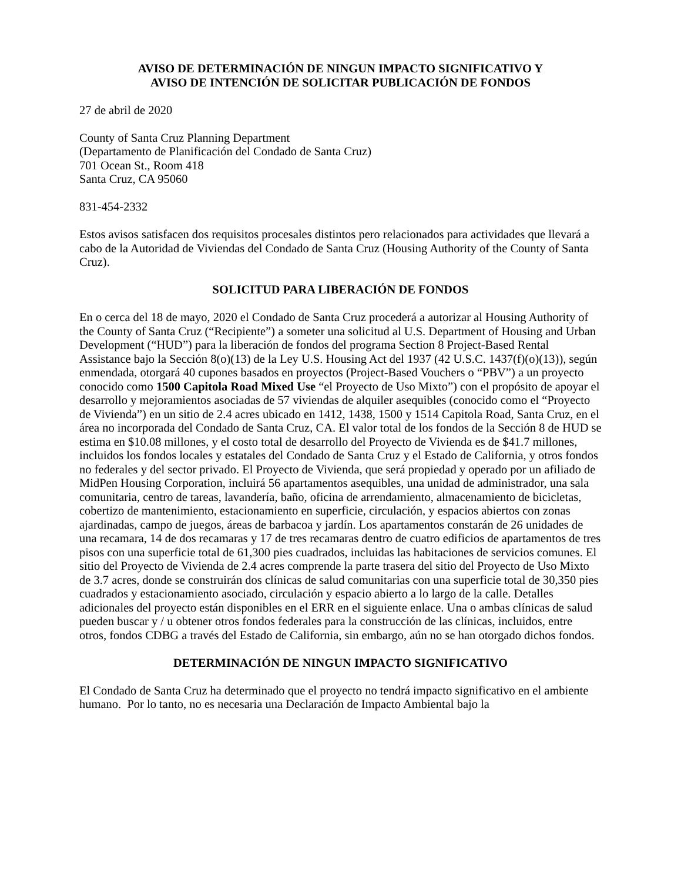AVISO DE DETERMINACIÓN DE NINGUN IMPACTO SIGNIFICATIVO Y
AVISO DE INTENCIÓN DE SOLICITAR PUBLICACIÓN DE FONDOS
27 de abril de 2020
County of Santa Cruz Planning Department
(Departamento de Planificación del Condado de Santa Cruz)
701 Ocean St., Room 418
Santa Cruz, CA 95060
831-454-2332
Estos avisos satisfacen dos requisitos procesales distintos pero relacionados para actividades que llevará a cabo de la Autoridad de Viviendas del Condado de Santa Cruz (Housing Authority of the County of Santa Cruz).
SOLICITUD PARA LIBERACIÓN DE FONDOS
En o cerca del 18 de mayo, 2020 el Condado de Santa Cruz procederá a autorizar al Housing Authority of the County of Santa Cruz (“Recipiente”) a someter una solicitud al U.S. Department of Housing and Urban Development (“HUD”) para la liberación de fondos del programa Section 8 Project-Based Rental Assistance bajo la Sección 8(o)(13) de la Ley U.S. Housing Act del 1937 (42 U.S.C. 1437(f)(o)(13)), según enmendada, otorgará 40 cupones basados en proyectos (Project-Based Vouchers o “PBV”) a un proyecto conocido como 1500 Capitola Road Mixed Use “el Proyecto de Uso Mixto”) con el propósito de apoyar el desarrollo y mejoramientos asociadas de 57 viviendas de alquiler asequibles (conocido como el “Proyecto de Vivienda”) en un sitio de 2.4 acres ubicado en 1412, 1438, 1500 y 1514 Capitola Road, Santa Cruz, en el área no incorporada del Condado de Santa Cruz, CA. El valor total de los fondos de la Sección 8 de HUD se estima en $10.08 millones, y el costo total de desarrollo del Proyecto de Vivienda es de $41.7 millones, incluidos los fondos locales y estatales del Condado de Santa Cruz y el Estado de California, y otros fondos no federales y del sector privado. El Proyecto de Vivienda, que será propiedad y operado por un afiliado de MidPen Housing Corporation, incluirá 56 apartamentos asequibles, una unidad de administrador, una sala comunitaria, centro de tareas, lavandería, baño, oficina de arrendamiento, almacenamiento de bicicletas, cobertizo de mantenimiento, estacionamiento en superficie, circulación, y espacios abiertos con zonas ajardinadas, campo de juegos, áreas de barbacoa y jardín. Los apartamentos constarán de 26 unidades de una recamara, 14 de dos recamaras y 17 de tres recamaras dentro de cuatro edificios de apartamentos de tres pisos con una superficie total de 61,300 pies cuadrados, incluidas las habitaciones de servicios comunes. El sitio del Proyecto de Vivienda de 2.4 acres comprende la parte trasera del sitio del Proyecto de Uso Mixto de 3.7 acres, donde se construirán dos clínicas de salud comunitarias con una superficie total de 30,350 pies cuadrados y estacionamiento asociado, circulación y espacio abierto a lo largo de la calle. Detalles adicionales del proyecto están disponibles en el ERR en el siguiente enlace. Una o ambas clínicas de salud pueden buscar y / u obtener otros fondos federales para la construcción de las clínicas, incluidos, entre otros, fondos CDBG a través del Estado de California, sin embargo, aún no se han otorgado dichos fondos.
DETERMINACIÓN DE NINGUN IMPACTO SIGNIFICATIVO
El Condado de Santa Cruz ha determinado que el proyecto no tendrá impacto significativo en el ambiente humano. Por lo tanto, no es necesaria una Declaración de Impacto Ambiental bajo la